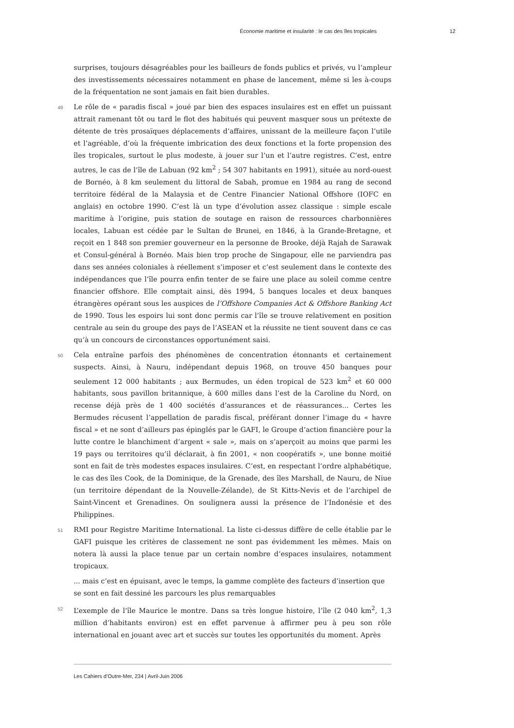Économie maritime et insularité : le cas des îles tropicales 12
surprises, toujours désagréables pour les bailleurs de fonds publics et privés, vu l’ampleur des investissements nécessaires notamment en phase de lancement, même si les à-coups de la fréquentation ne sont jamais en fait bien durables.
49 Le rôle de « paradis fiscal » joué par bien des espaces insulaires est en effet un puissant attrait ramenant tôt ou tard le flot des habitués qui peuvent masquer sous un prétexte de détente de très prosaïques déplacements d’affaires, unissant de la meilleure façon l’utile et l’agréable, d’où la fréquente imbrication des deux fonctions et la forte propension des îles tropicales, surtout le plus modeste, à jouer sur l’un et l’autre registres. C’est, entre autres, le cas de l’île de Labuan (92 km<sup>2</sup> ; 54 307 habitants en 1991), située au nord-ouest de Bornéo, à 8 km seulement du littoral de Sabah, promue en 1984 au rang de second territoire fédéral de la Malaysia et de Centre Financier National Offshore (IOFC en anglais) en octobre 1990. C’est là un type d’évolution assez classique : simple escale maritime à l’origine, puis station de soutage en raison de ressources charbonnières locales, Labuan est cédée par le Sultan de Brunei, en 1846, à la Grande-Bretagne, et reçoit en 1 848 son premier gouverneur en la personne de Brooke, déjà Rajah de Sarawak et Consul-général à Bornéo. Mais bien trop proche de Singapour, elle ne parviendra pas dans ses années coloniales à réellement s’imposer et c’est seulement dans le contexte des indépendances que l’île pourra enfin tenter de se faire une place au soleil comme centre financier offshore. Elle comptait ainsi, dès 1994, 5 banques locales et deux banques étrangères opérant sous les auspices de l’Offshore Companies Act & Offshore Banking Act de 1990. Tous les espoirs lui sont donc permis car l’île se trouve relativement en position centrale au sein du groupe des pays de l’ASEAN et la réussite ne tient souvent dans ce cas qu’à un concours de circonstances opportunément saisi.
50 Cela entraîne parfois des phénomènes de concentration étonnants et certainement suspects. Ainsi, à Nauru, indépendant depuis 1968, on trouve 450 banques pour seulement 12 000 habitants ; aux Bermudes, un éden tropical de 523 km<sup>2</sup> et 60 000 habitants, sous pavillon britannique, à 600 milles dans l’est de la Caroline du Nord, on recense déjà près de 1 400 sociétés d’assurances et de réassurances... Certes les Bermudes récusent l’appellation de paradis fiscal, préférant donner l’image du « havre fiscal » et ne sont d’ailleurs pas épinglés par le GAFI, le Groupe d’action financière pour la lutte contre le blanchiment d’argent « sale », mais on s’aperçoit au moins que parmi les 19 pays ou territoires qu’il déclarait, à fin 2001, « non coopératifs », une bonne moitié sont en fait de très modestes espaces insulaires. C’est, en respectant l’ordre alphabétique, le cas des îles Cook, de la Dominique, de la Grenade, des îles Marshall, de Nauru, de Niue (un territoire dépendant de la Nouvelle-Zélande), de St Kitts-Nevis et de l’archipel de Saint-Vincent et Grenadines. On soulignera aussi la présence de l’Indonésie et des Philippines.
51 RMI pour Registre Maritime International. La liste ci-dessus diffère de celle établie par le GAFI puisque les critères de classement ne sont pas évidemment les mêmes. Mais on notera là aussi la place tenue par un certain nombre d’espaces insulaires, notamment tropicaux.
... mais c’est en épuisant, avec le temps, la gamme complète des facteurs d’insertion que se sont en fait dessiné les parcours les plus remarquables
52 L’exemple de l’île Maurice le montre. Dans sa très longue histoire, l’île (2 040 km<sup>2</sup>, 1,3 million d’habitants environ) est en effet parvenue à affirmer peu à peu son rôle international en jouant avec art et succès sur toutes les opportunités du moment. Après
Les Cahiers d’Outre-Mer, 234 | Avril-Juin 2006